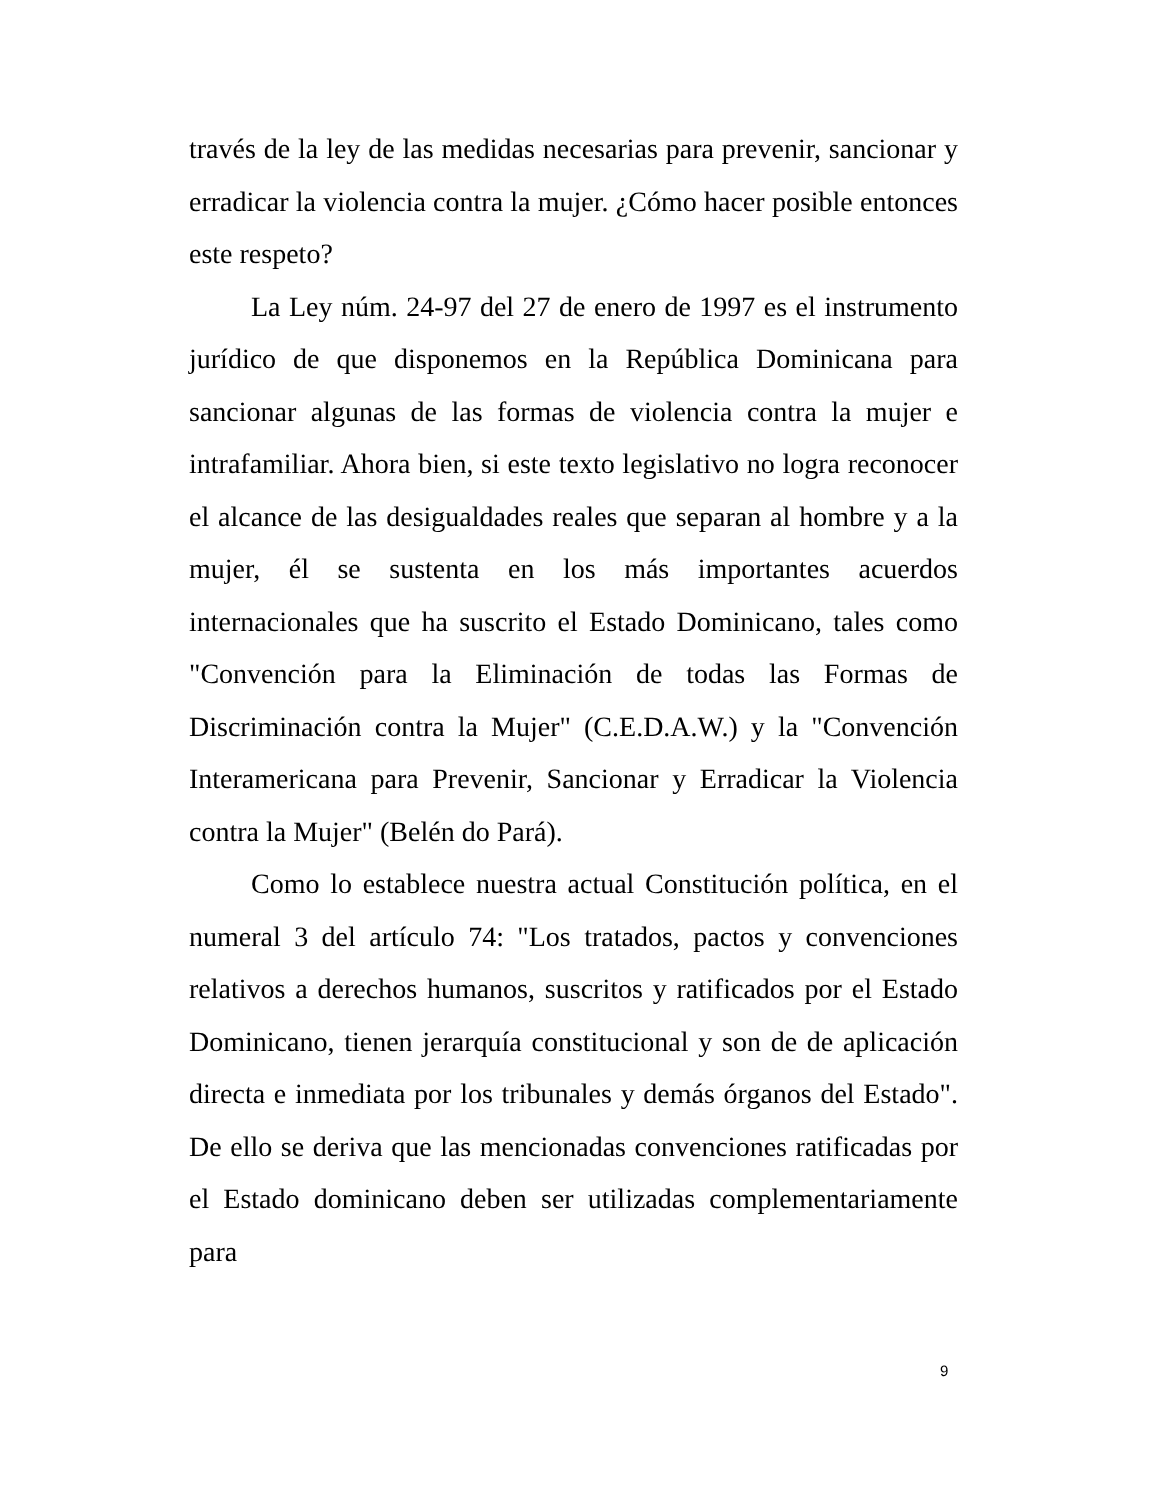través de la ley de las medidas necesarias para prevenir, sancionar y erradicar la violencia contra la mujer. ¿Cómo hacer posible entonces este respeto?
La Ley núm. 24-97 del 27 de enero de 1997 es el instrumento jurídico de que disponemos en la República Dominicana para sancionar algunas de las formas de violencia contra la mujer e intrafamiliar. Ahora bien, si este texto legislativo no logra reconocer el alcance de las desigualdades reales que separan al hombre y a la mujer, él se sustenta en los más importantes acuerdos internacionales que ha suscrito el Estado Dominicano, tales como "Convención para la Eliminación de todas las Formas de Discriminación contra la Mujer" (C.E.D.A.W.) y la "Convención Interamericana para Prevenir, Sancionar y Erradicar la Violencia contra la Mujer" (Belén do Pará).
Como lo establece nuestra actual Constitución política, en el numeral 3 del artículo 74: "Los tratados, pactos y convenciones relativos a derechos humanos, suscritos y ratificados por el Estado Dominicano, tienen jerarquía constitucional y son de de aplicación directa e inmediata por los tribunales y demás órganos del Estado". De ello se deriva que las mencionadas convenciones ratificadas por el Estado dominicano deben ser utilizadas complementariamente para
9